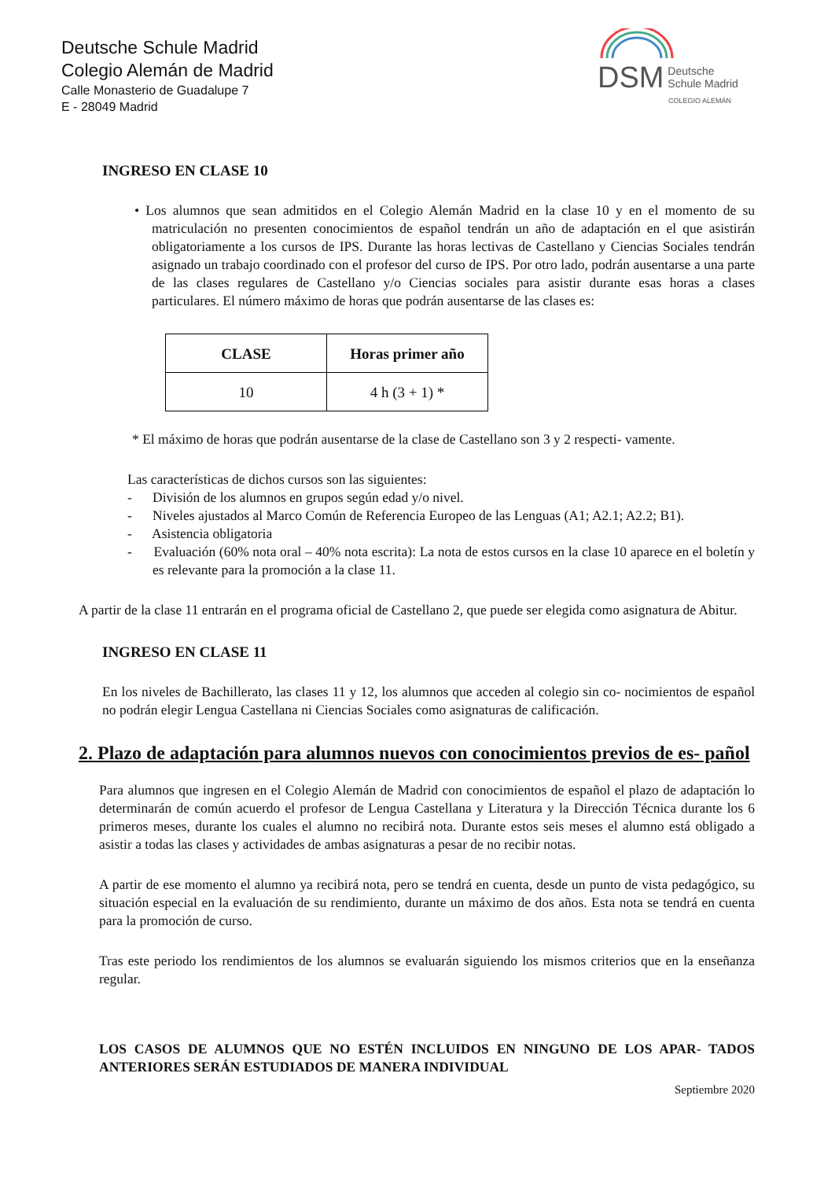Deutsche Schule Madrid
Colegio Alemán de Madrid
Calle Monasterio de Guadalupe 7
E - 28049 Madrid
DSM Deutsche
Schule Madrid
COLEGIO ALEMÁN
INGRESO EN CLASE 10
• Los alumnos que sean admitidos en el Colegio Alemán Madrid en la clase 10 y en el momento de su matriculación no presenten conocimientos de español tendrán un año de adaptación en el que asistirán obligatoriamente a los cursos de IPS. Durante las horas lectivas de Castellano y Ciencias Sociales tendrán asignado un trabajo coordinado con el profesor del curso de IPS. Por otro lado, podrán ausentarse a una parte de las clases regulares de Castellano y/o Ciencias sociales para asistir durante esas horas a clases particulares. El número máximo de horas que podrán ausentarse de las clases es:
| CLASE | Horas primer año |
| --- | --- |
| 10 | 4 h (3 + 1) * |
* El máximo de horas que podrán ausentarse de la clase de Castellano son 3 y 2 respecti- vamente.
Las características de dichos cursos son las siguientes:
- División de los alumnos en grupos según edad y/o nivel.
- Niveles ajustados al Marco Común de Referencia Europeo de las Lenguas (A1; A2.1; A2.2; B1).
- Asistencia obligatoria
- Evaluación (60% nota oral – 40% nota escrita): La nota de estos cursos en la clase 10 aparece en el boletín y es relevante para la promoción a la clase 11.
A partir de la clase 11 entrarán en el programa oficial de Castellano 2, que puede ser elegida como asignatura de Abitur.
INGRESO EN CLASE 11
En los niveles de Bachillerato, las clases 11 y 12, los alumnos que acceden al colegio sin co- nocimientos de español no podrán elegir Lengua Castellana ni Ciencias Sociales como asignaturas de calificación.
2. Plazo de adaptación para alumnos nuevos con conocimientos previos de es- pañol
Para alumnos que ingresen en el Colegio Alemán de Madrid con conocimientos de español el plazo de adaptación lo determinarán de común acuerdo el profesor de Lengua Castellana y Literatura y la Dirección Técnica durante los 6 primeros meses, durante los cuales el alumno no recibirá nota. Durante estos seis meses el alumno está obligado a asistir a todas las clases y actividades de ambas asignaturas a pesar de no recibir notas.
A partir de ese momento el alumno ya recibirá nota, pero se tendrá en cuenta, desde un punto de vista pedagógico, su situación especial en la evaluación de su rendimiento, durante un máximo de dos años. Esta nota se tendrá en cuenta para la promoción de curso.
Tras este periodo los rendimientos de los alumnos se evaluarán siguiendo los mismos criterios que en la enseñanza regular.
LOS CASOS DE ALUMNOS QUE NO ESTÉN INCLUIDOS EN NINGUNO DE LOS APAR- TADOS ANTERIORES SERÁN ESTUDIADOS DE MANERA INDIVIDUAL
Septiembre 2020